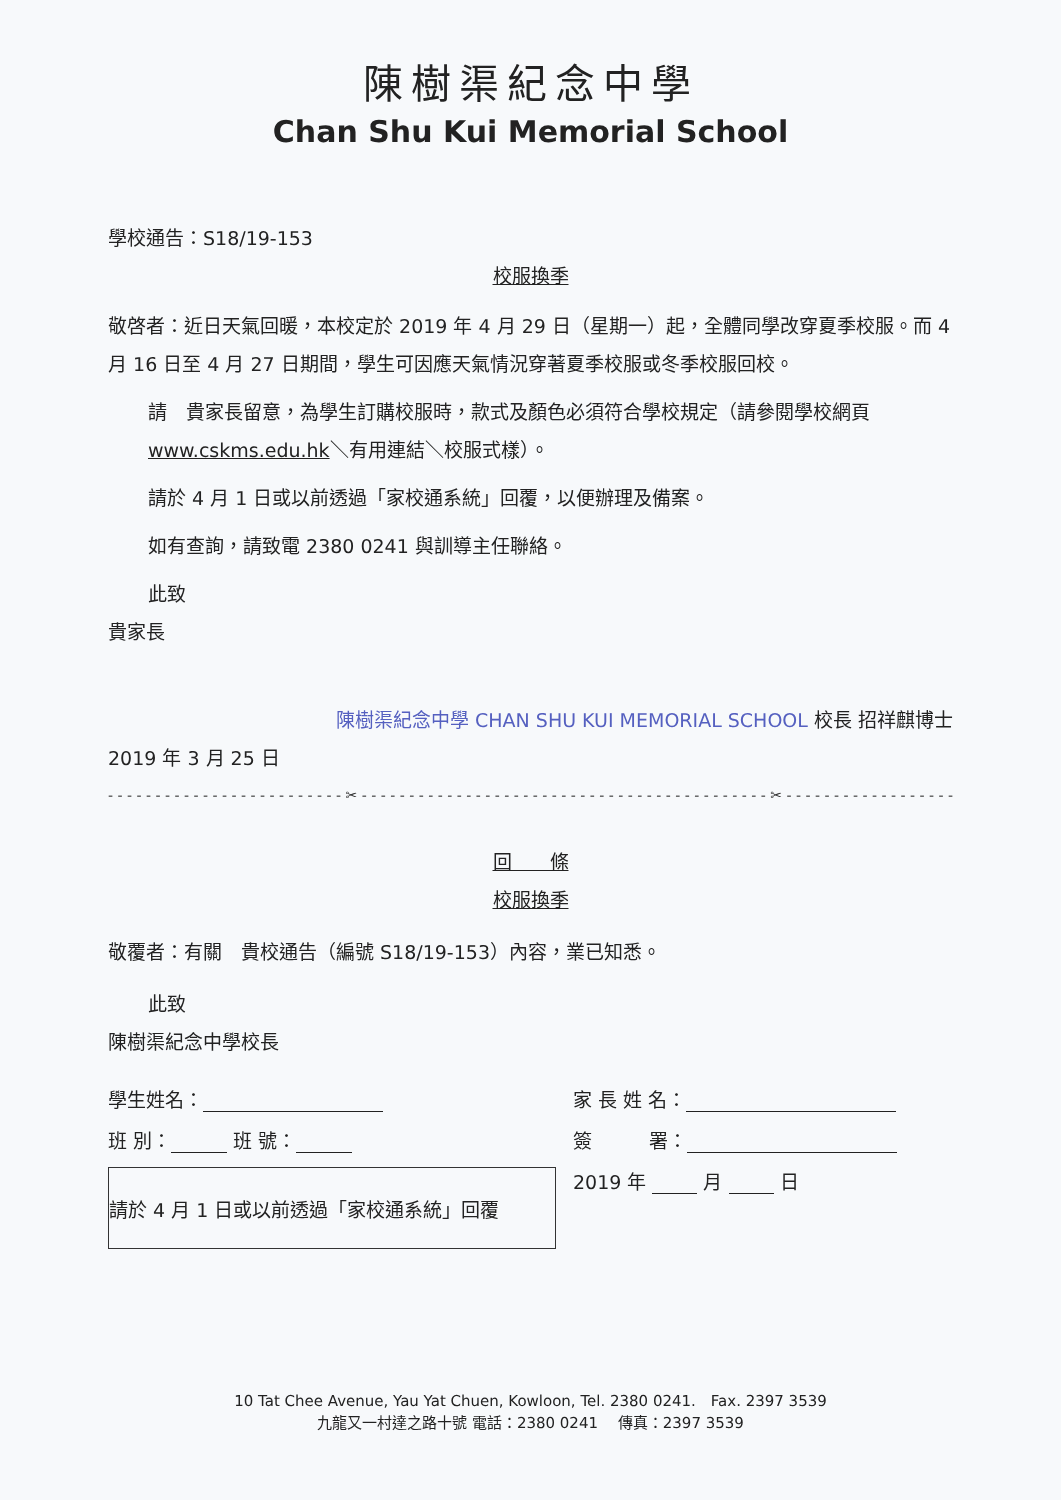陳樹渠紀念中學
Chan Shu Kui Memorial School
學校通告：S18/19-153
校服換季
敬啓者：近日天氣回暖，本校定於 2019 年 4 月 29 日（星期一）起，全體同學改穿夏季校服。而 4 月 16 日至 4 月 27 日期間，學生可因應天氣情況穿著夏季校服或冬季校服回校。
請　貴家長留意，為學生訂購校服時，款式及顏色必須符合學校規定（請參閱學校網頁 www.cskms.edu.hk＼有用連結＼校服式樣）。
請於 4 月 1 日或以前透過「家校通系統」回覆，以便辦理及備案。
如有查詢，請致電 2380 0241 與訓導主任聯絡。
此致
貴家長
陳樹渠紀念中學 CHAN SHU KUI MEMORIAL SCHOOL 校長 招祥麒博士
2019 年 3 月 25 日
- - - - - - - - - - - - - - - - - - - - - - - - - ✂ - - - - - - - - - - - - - - - - - - - - - - - - - - - - - - - - - - - - - - - - - - - ✂ - - - - - - - - - - - - - - - - - - - - - -
回　　條
校服換季
敬覆者：有關　貴校通告（編號 S18/19-153）內容，業已知悉。
此致
陳樹渠紀念中學校長
學生姓名： 家 長 姓 名：
班 別： 班 號： 簽　　　署：
請於 4 月 1 日或以前透過「家校通系統」回覆
2019 年 月 日
10 Tat Chee Avenue, Yau Yat Chuen, Kowloon, Tel. 2380 0241.　Fax. 2397 3539
九龍又一村達之路十號 電話：2380 0241　 傳真：2397 3539